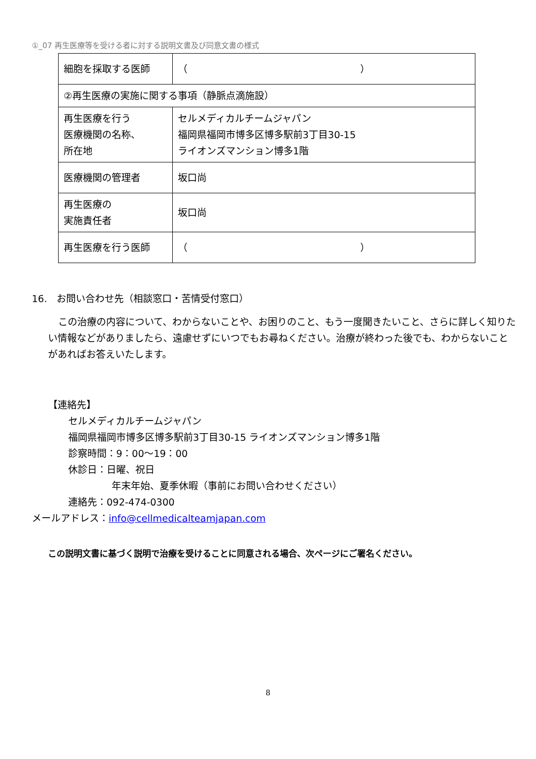①_07 再生医療等を受ける者に対する説明文書及び同意文書の様式
| 細胞を採取する医師 | （ ） |
| ②再生医療の実施に関する事項（静脈点滴施設） | |
| 再生医療を行う 医療機関の名称、 所在地 | セルメディカルチームジャパン 福岡県福岡市博多区博多駅前3丁目30-15 ライオンズマンション博多1階 |
| 医療機関の管理者 | 坂口尚 |
| 再生医療の 実施責任者 | 坂口尚 |
| 再生医療を行う医師 | （ ） |
16.　お問い合わせ先（相談窓口・苦情受付窓口）
この治療の内容について、わからないことや、お困りのこと、もう一度聞きたいこと、さらに詳しく知りたい情報などがありましたら、遠慮せずにいつでもお尋ねください。治療が終わった後でも、わからないことがあればお答えいたします。
【連絡先】
セルメディカルチームジャパン
福岡県福岡市博多区博多駅前3丁目30-15 ライオンズマンション博多1階
診察時間：9：00～19：00
休診日：日曜、祝日
年末年始、夏季休暇（事前にお問い合わせください）
連絡先：092-474-0300
メールアドレス：info@cellmedicalteamjapan.com
この説明文書に基づく説明で治療を受けることに同意される場合、次ページにご署名ください。
8